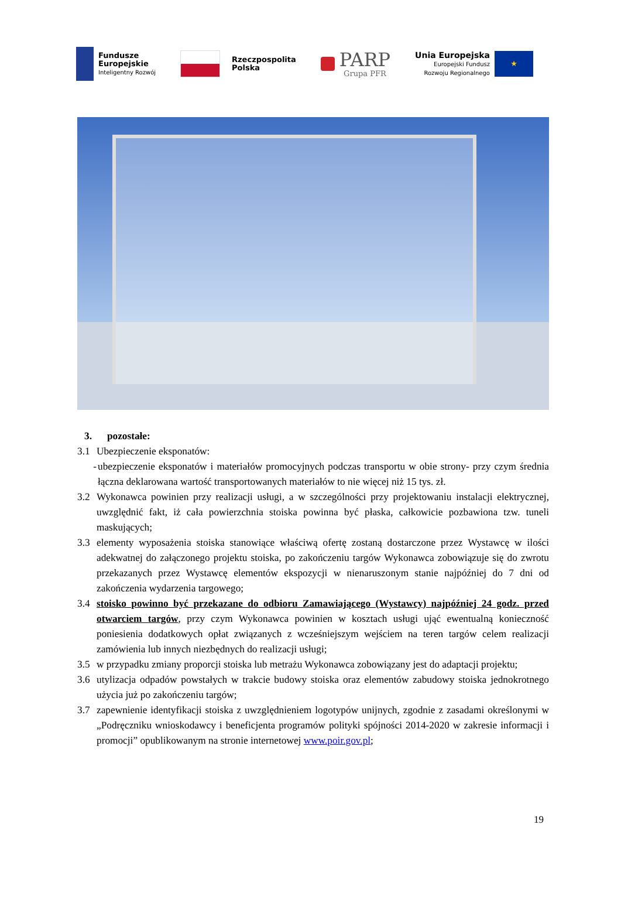Fundusze
Europejskie
Inteligentny Rozwój
Rzeczpospolita
Polska
PARP
Grupa PFR
Unia Europejska
Europejski Fundusz
Rozwoju Regionalnego
★
3. pozostałe:
3.1 Ubezpieczenie eksponatów:
- ubezpieczenie eksponatów i materiałów promocyjnych podczas transportu w obie strony- przy czym średnia łączna deklarowana wartość transportowanych materiałów to nie więcej niż 15 tys. zł.
3.2 Wykonawca powinien przy realizacji usługi, a w szczególności przy projektowaniu instalacji elektrycznej, uwzględnić fakt, iż cała powierzchnia stoiska powinna być płaska, całkowicie pozbawiona tzw. tuneli maskujących;
3.3 elementy wyposażenia stoiska stanowiące właściwą ofertę zostaną dostarczone przez Wystawcę w ilości adekwatnej do załączonego projektu stoiska, po zakończeniu targów Wykonawca zobowiązuje się do zwrotu przekazanych przez Wystawcę elementów ekspozycji w nienaruszonym stanie najpóźniej do 7 dni od zakończenia wydarzenia targowego;
3.4 stoisko powinno być przekazane do odbioru Zamawiającego (Wystawcy) najpóźniej 24 godz. przed otwarciem targów, przy czym Wykonawca powinien w kosztach usługi ująć ewentualną konieczność poniesienia dodatkowych opłat związanych z wcześniejszym wejściem na teren targów celem realizacji zamówienia lub innych niezbędnych do realizacji usługi;
3.5 w przypadku zmiany proporcji stoiska lub metrażu Wykonawca zobowiązany jest do adaptacji projektu;
3.6 utylizacja odpadów powstałych w trakcie budowy stoiska oraz elementów zabudowy stoiska jednokrotnego użycia już po zakończeniu targów;
3.7 zapewnienie identyfikacji stoiska z uwzględnieniem logotypów unijnych, zgodnie z zasadami określonymi w „Podręczniku wnioskodawcy i beneficjenta programów polityki spójności 2014-2020 w zakresie informacji i promocji” opublikowanym na stronie internetowej www.poir.gov.pl;
19